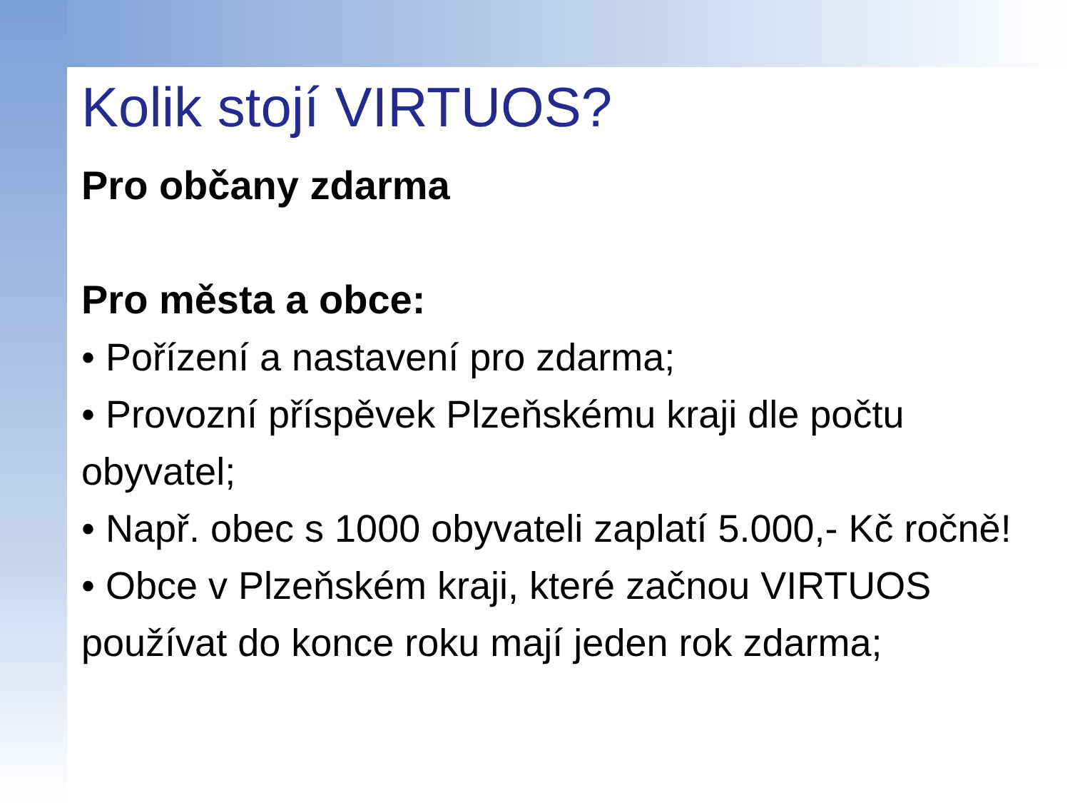Kolik stojí VIRTUOS?
Pro občany zdarma
Pro města a obce:
• Pořízení a nastavení pro zdarma;
• Provozní příspěvek Plzeňskému kraji dle počtu obyvatel;
• Např. obec s 1000 obyvateli zaplatí 5.000,- Kč ročně!
• Obce v Plzeňském kraji, které začnou VIRTUOS používat do konce roku mají jeden rok zdarma;